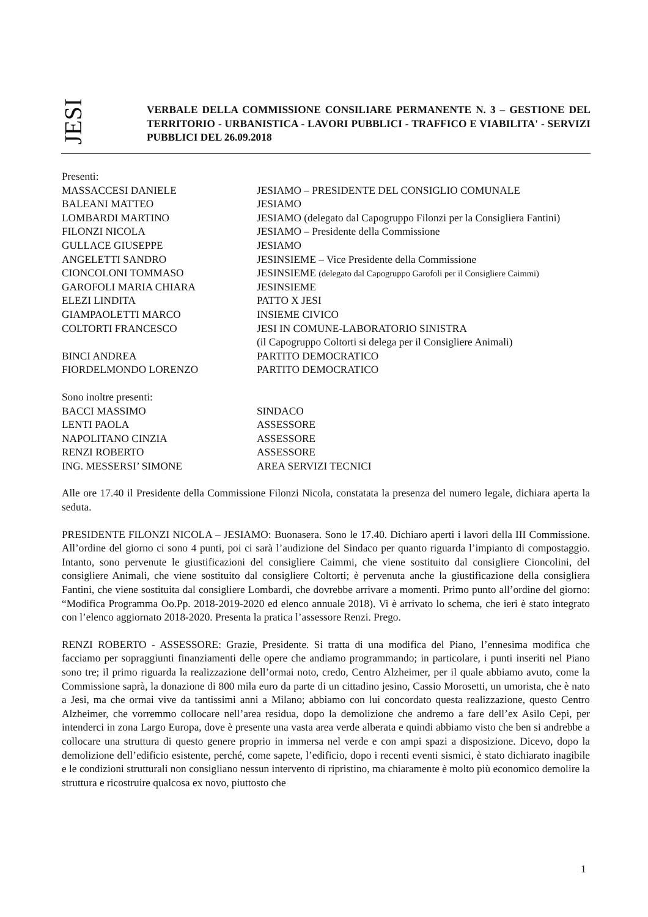JESI
VERBALE DELLA COMMISSIONE CONSILIARE PERMANENTE N. 3 – GESTIONE DEL TERRITORIO - URBANISTICA - LAVORI PUBBLICI - TRAFFICO E VIABILITA' - SERVIZI PUBBLICI DEL 26.09.2018
Presenti:
MASSACCESI DANIELE JESIAMO – PRESIDENTE DEL CONSIGLIO COMUNALE
BALEANI MATTEO JESIAMO
LOMBARDI MARTINO JESIAMO (delegato dal Capogruppo Filonzi per la Consigliera Fantini)
FILONZI NICOLA JESIAMO – Presidente della Commissione
GULLACE GIUSEPPE JESIAMO
ANGELETTI SANDRO JESINSIEME – Vice Presidente della Commissione
CIONCOLONI TOMMASO JESINSIEME (delegato dal Capogruppo Garofoli per il Consigliere Caimmi)
GAROFOLI MARIA CHIARA JESINSIEME
ELEZI LINDITA PATTO X JESI
GIAMPAOLETTI MARCO INSIEME CIVICO
COLTORTI FRANCESCO JESI IN COMUNE-LABORATORIO SINISTRA
(il Capogruppo Coltorti si delega per il Consigliere Animali)
BINCI ANDREA PARTITO DEMOCRATICO
FIORDELMONDO LORENZO PARTITO DEMOCRATICO
Sono inoltre presenti:
BACCI MASSIMO SINDACO
LENTI PAOLA ASSESSORE
NAPOLITANO CINZIA ASSESSORE
RENZI ROBERTO ASSESSORE
ING. MESSERSI’ SIMONE AREA SERVIZI TECNICI
Alle ore 17.40 il Presidente della Commissione Filonzi Nicola, constatata la presenza del numero legale, dichiara aperta la seduta.
PRESIDENTE FILONZI NICOLA – JESIAMO: Buonasera. Sono le 17.40. Dichiaro aperti i lavori della III Commissione. All’ordine del giorno ci sono 4 punti, poi ci sarà l’audizione del Sindaco per quanto riguarda l’impianto di compostaggio. Intanto, sono pervenute le giustificazioni del consigliere Caimmi, che viene sostituito dal consigliere Cioncolini, del consigliere Animali, che viene sostituito dal consigliere Coltorti; è pervenuta anche la giustificazione della consigliera Fantini, che viene sostituita dal consigliere Lombardi, che dovrebbe arrivare a momenti. Primo punto all’ordine del giorno: “Modifica Programma Oo.Pp. 2018-2019-2020 ed elenco annuale 2018). Vi è arrivato lo schema, che ieri è stato integrato con l’elenco aggiornato 2018-2020. Presenta la pratica l’assessore Renzi. Prego.
RENZI ROBERTO - ASSESSORE: Grazie, Presidente. Si tratta di una modifica del Piano, l’ennesima modifica che facciamo per sopraggiunti finanziamenti delle opere che andiamo programmando; in particolare, i punti inseriti nel Piano sono tre; il primo riguarda la realizzazione dell’ormai noto, credo, Centro Alzheimer, per il quale abbiamo avuto, come la Commissione saprà, la donazione di 800 mila euro da parte di un cittadino jesino, Cassio Morosetti, un umorista, che è nato a Jesi, ma che ormai vive da tantissimi anni a Milano; abbiamo con lui concordato questa realizzazione, questo Centro Alzheimer, che vorremmo collocare nell’area residua, dopo la demolizione che andremo a fare dell’ex Asilo Cepi, per intenderci in zona Largo Europa, dove è presente una vasta area verde alberata e quindi abbiamo visto che ben si andrebbe a collocare una struttura di questo genere proprio in immersa nel verde e con ampi spazi a disposizione. Dicevo, dopo la demolizione dell’edificio esistente, perché, come sapete, l’edificio, dopo i recenti eventi sismici, è stato dichiarato inagibile e le condizioni strutturali non consigliano nessun intervento di ripristino, ma chiaramente è molto più economico demolire la struttura e ricostruire qualcosa ex novo, piuttosto che
1